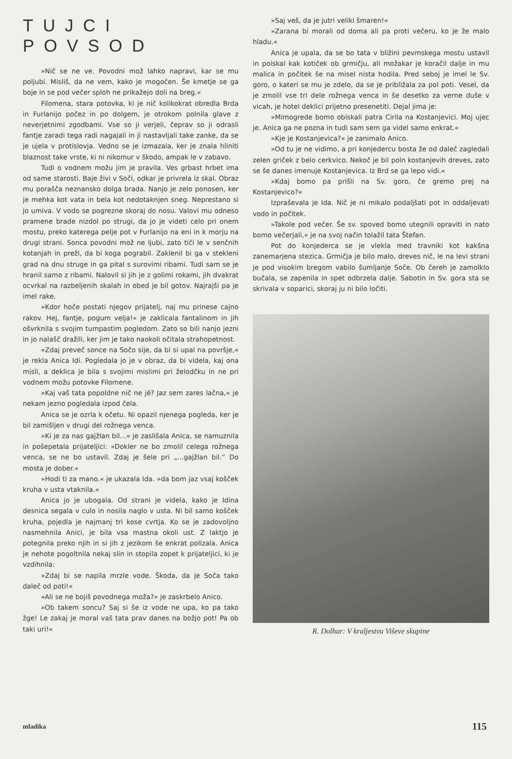TUJCI POVSOD
»Nič se ne ve. Povodni mož lahko napravi, kar se mu poljubi. Misliš, da ne vem, kako je mogočen. Še kmetje se ga boje in se pod večer sploh ne prikažejo doli na breg.«
Filomena, stara potovka, ki je nič kolikokrat obredla Brda in Furlanijo počez in po dolgem, je otrokom polnila glave z neverjetnimi zgodbami. Vse so ji verjeli, čeprav so ji odrasli fantje zaradi tega radi nagajali in ji nastavljali take zanke, da se je ujela v protislovja. Vedno se je izmazala, ker je znala hliniti blaznost take vrste, ki ni nikomur v škodo, ampak le v zabavo.
Tudi o vodnem možu jim je pravila. Ves grbast hrbet ima od same starosti. Baje živi v Soči, odkar je privrela iz skal. Obraz mu porašča neznansko dolga brada. Nanjo je zelo ponosen, ker je mehka kot vata in bela kot nedotaknjen sneg. Neprestano si jo umiva. V vodo se pogrezne skoraj do nosu. Valovi mu odneso pramene brade nizdol po strugi, da jo je videti celo pri onem mostu, preko katerega pelje pot v Furlanijo na eni in k morju na drugi strani. Sonca povodni mož ne ljubi, zato tiči le v senčnih kotanjah in preži, da bi koga pograbil. Zaklenil bi ga v stekleni grad na dnu struge in ga pital s surovimi ribami. Tudi sam se je hranil samo z ribami. Nalovil si jih je z golimi rokami, jih dvakrat ocvrkal na razbeljenih skalah in obed je bil gotov. Najrajši pa je imel rake.
»Kdor hoče postati njegov prijatelj, naj mu prinese cajno rakov. Hej, fantje, pogum velja!« je zaklicala fantalinom in jih ošvrknila s svojim tumpastim pogledom. Zato so bili nanjo jezni in jo nalašč dražili, ker jim je tako naokoli očitala strahopetnost.
»Zdaj preveč sonce na Sočo sije, da bi si upal na površje,« je rekla Anica Idi. Pogledala jo je v obraz, da bi videla, kaj ona misli, a deklica je bila s svojimi mislimi pri želodčku in ne pri vodnem možu potovke Filomene.
»Kaj vaš tata popoldne nič ne jé? Jaz sem zares lačna,« je nekam jezno pogledala izpod čela.
Anica se je ozrla k očetu. Ni opazil njenega pogleda, ker je bil zamišljen v drugi del rožnega venca.
»Ki je za nas gajžlan bil...« je zaslišala Anica, se namuznila in pošepetala prijateljici: »Dokler ne bo zmolil celega rožnega venca, se ne bo ustavil. Zdaj je šele pri „...gajžlan bil.” Do mosta je dober.«
»Hodi ti za mano.« je ukazala Ida. »da bom jaz vsaj košček kruha v usta vtaknila.«
Anica jo je ubogala. Od strani je videla, kako je Idina desnica segala v culo in nosila naglo v usta. Ni bil samo košček kruha, pojedla je najmanj tri kose cvrtja. Ko se je zadovoljno nasmehnila Anici, je bila vsa mastna okoli ust. Z laktjo je potegnila preko njih in si jih z jezikom še enkrat polizala. Anica je nehote pogoltnila nekaj slin in stopila zopet k prijateljici, ki je vzdihnila:
»Zdaj bi se napila mrzle vode. Škoda, da je Soča tako daleč od poti!«
»Ali se ne bojiš povodnega moža?« je zaskrbelo Anico.
»Ob takem soncu? Saj si še iz vode ne upa, ko pa tako žge! Le zakaj je moral vaš tata prav danes na božjo pot! Pa ob taki uri!«
»Saj veš, da je jutri veliki šmaren!«
»Zarana bi morali od doma ali pa proti večeru, ko je že malo hladu.«
Anica je upala, da se bo tata v bližini pevmskega mostu ustavil in poiskal kak kotiček ob grmičju, ali možakar je koračil dalje in mu malica in počitek še na misel nista hodila. Pred seboj je imel le Sv. goro, o kateri se mu je zdelo, da se je približala za pol poti. Vesel, da je zmolil vse tri dele rožnega venca in še desetko za verne duše v vicah, je hotel deklici prijetno presenetiti. Dejal jima je:
»Mimogrede bomo obiskali patra Cirila na Kostanjevici. Moj ujec je. Anica ga ne pozna in tudi sam sem ga videl samo enkrat.«
»Kje je Kostanjevica?« je zanimalo Anico.
»Od tu je ne vidimo, a pri konjedercu bosta že od daleč zagledali zelen griček z belo cerkvico. Nekoč je bil poln kostanjevih dreves, zato se še danes imenuje Kostanjevica. Iz Brd se ga lepo vidi.«
»Kdaj bomo pa prišli na Sv. goro, če gremo prej na Kostanjevico?«
Izpraševala je Ida. Nič je ni mikalo podaljšati pot in oddaljevati vodo in počitek.
»Takole pod večer. Še sv. spoved bomo utegnili opraviti in nato bomo večerjali,« je na svoj način tolažil tata Štefan.
Pot do konjederca se je vlekla med travniki kot kakšna zanemarjena stezica. Grmičja je bilo malo, dreves nič, le na levi strani je pod visokim bregom vabilo šumljanje Soče. Ob čereh je zamolklo bučala, se zapenila in spet odbrzela dalje. Sabotin in Sv. gora sta se skrivala v soparici, skoraj ju ni bilo ločiti.
R. Dolhar: V kraljestvu Viševe skupine
mladika 115